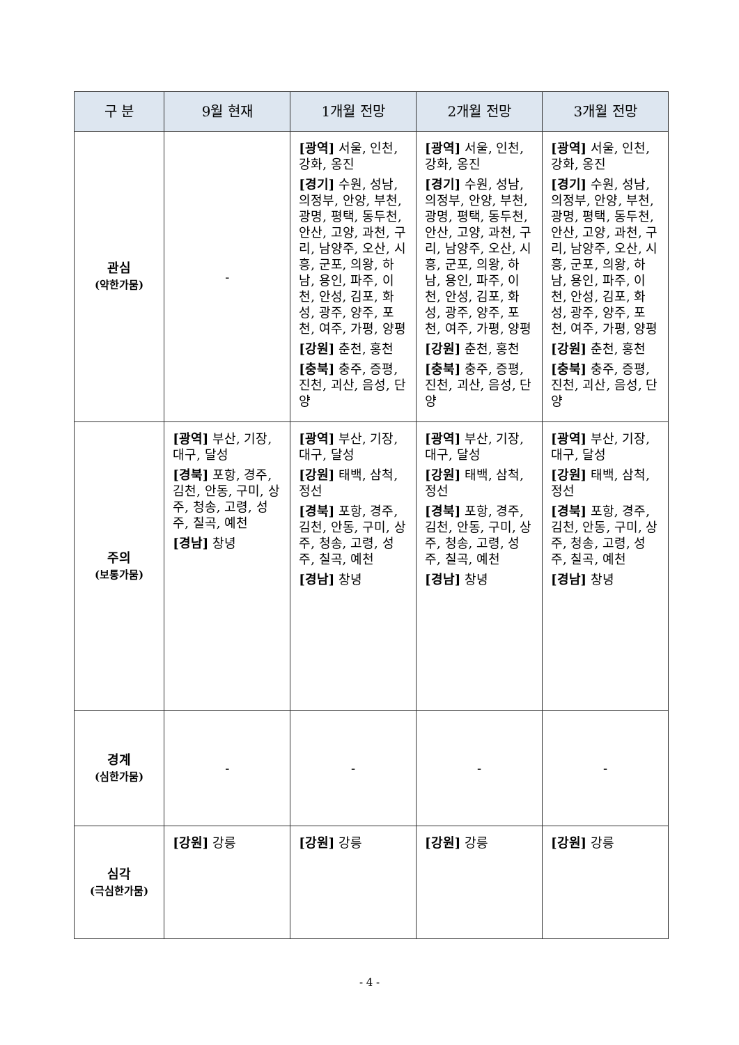| 구 분 | 9월 현재 | 1개월 전망 | 2개월 전망 | 3개월 전망 |
| --- | --- | --- | --- | --- |
| 관심 (약한가뭄) | - | [광역] 서울, 인천, 강화, 옹진 [경기] 수원, 성남, 의정부, 안양, 부천, 광명, 평택, 동두천, 안산, 고양, 과천, 구리, 남양주, 오산, 시흥, 군포, 의왕, 하남, 용인, 파주, 이천, 안성, 김포, 화성, 광주, 양주, 포천, 여주, 가평, 양평 [강원] 춘천, 홍천 [충북] 충주, 증평, 진천, 괴산, 음성, 단양 | [광역] 서울, 인천, 강화, 옹진 [경기] 수원, 성남, 의정부, 안양, 부천, 광명, 평택, 동두천, 안산, 고양, 과천, 구리, 남양주, 오산, 시흥, 군포, 의왕, 하남, 용인, 파주, 이천, 안성, 김포, 화성, 광주, 양주, 포천, 여주, 가평, 양평 [강원] 춘천, 홍천 [충북] 충주, 증평, 진천, 괴산, 음성, 단양 | [광역] 서울, 인천, 강화, 옹진 [경기] 수원, 성남, 의정부, 안양, 부천, 광명, 평택, 동두천, 안산, 고양, 과천, 구리, 남양주, 오산, 시흥, 군포, 의왕, 하남, 용인, 파주, 이천, 안성, 김포, 화성, 광주, 양주, 포천, 여주, 가평, 양평 [강원] 춘천, 홍천 [충북] 충주, 증평, 진천, 괴산, 음성, 단양 |
| 주의 (보통가뭄) | [광역] 부산, 기장, 대구, 달성 [경북] 포항, 경주, 김천, 안동, 구미, 상주, 청송, 고령, 성주, 칠곡, 예천 [경남] 창녕 | [광역] 부산, 기장, 대구, 달성 [강원] 태백, 삼척, 정선 [경북] 포항, 경주, 김천, 안동, 구미, 상주, 청송, 고령, 성주, 칠곡, 예천 [경남] 창녕 | [광역] 부산, 기장, 대구, 달성 [강원] 태백, 삼척, 정선 [경북] 포항, 경주, 김천, 안동, 구미, 상주, 청송, 고령, 성주, 칠곡, 예천 [경남] 창녕 | [광역] 부산, 기장, 대구, 달성 [강원] 태백, 삼척, 정선 [경북] 포항, 경주, 김천, 안동, 구미, 상주, 청송, 고령, 성주, 칠곡, 예천 [경남] 창녕 |
| 경계 (심한가뭄) | - | - | - | - |
| 심각 (극심한가뭄) | [강원] 강릉 | [강원] 강릉 | [강원] 강릉 | [강원] 강릉 |
- 4 -